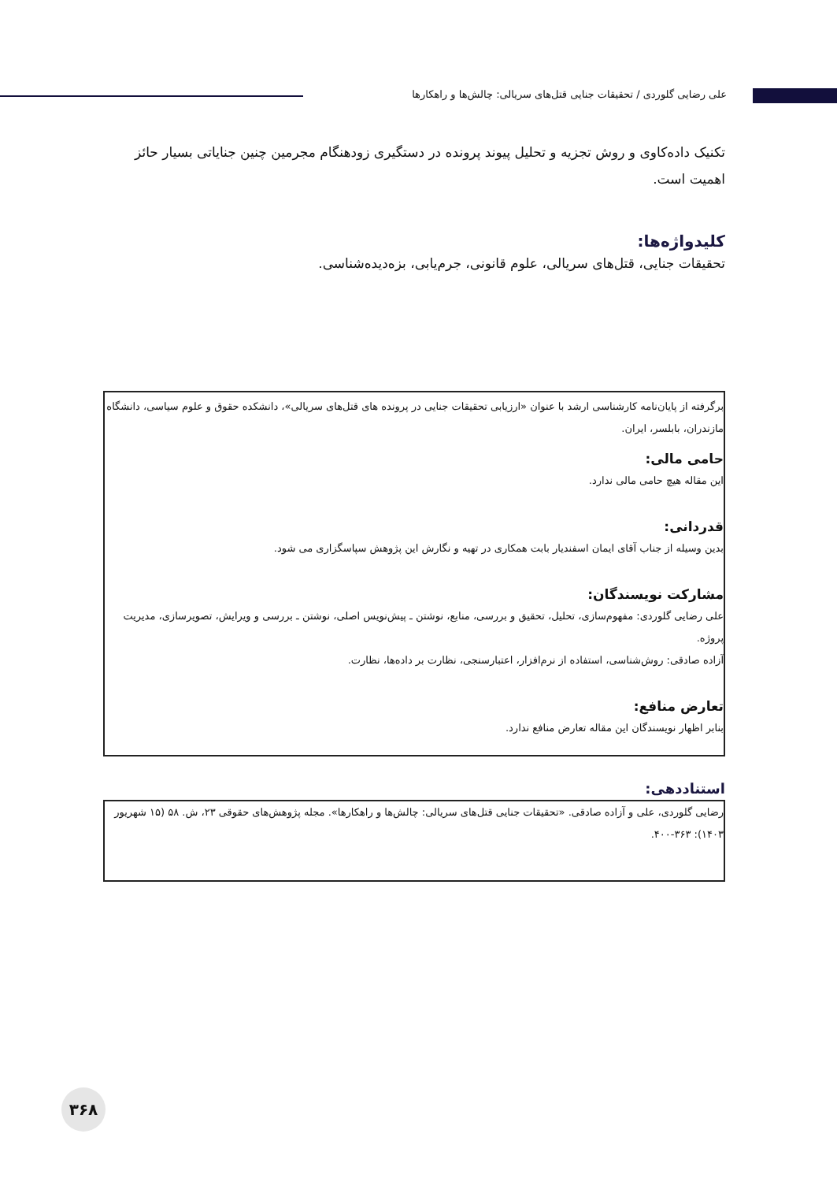علی رضایی گلوردی / تحقیقات جنایی قتل‌های سریالی: چالش‌ها و راهکارها
تکنیک داده‌کاوی و روش تجزیه و تحلیل پیوند پرونده در دستگیری زودهنگام مجرمین چنین جنایاتی بسیار حائز اهمیت است.
کلیدواژه‌ها:
تحقیقات جنایی، قتل‌های سریالی، علوم قانونی، جرم‌یابی، بزه‌دیده‌شناسی.
برگرفته از پایان‌نامه کارشناسی ارشد با عنوان «ارزیابی تحقیقات جنایی در پرونده های قتل‌های سریالی»، دانشکده حقوق و علوم سیاسی، دانشگاه مازندران، بابلسر، ایران.
حامی مالی:
این مقاله هیچ حامی مالی ندارد.
قدردانی:
بدین وسیله از جناب آقای ایمان اسفندیار بابت همکاری در تهیه و نگارش این پژوهش سپاسگزاری می شود.
مشارکت نویسندگان:
علی رضایی گلوردی: مفهوم‌سازی، تحلیل، تحقیق و بررسی، منابع، نوشتن ـ پیش‌نویس اصلی، نوشتن ـ بررسی و ویرایش، تصویرسازی، مدیریت پروژه.
آزاده صادقی: روش‌شناسی، استفاده از نرم‌افزار، اعتبارسنجی، نظارت بر داده‌ها، نظارت.
تعارض منافع:
بنابر اظهار نویسندگان این مقاله تعارض منافع ندارد.
استناددهی:
رضایی گلوردی، علی و آزاده صادقی. «تحقیقات جنایی قتل‌های سریالی: چالش‌ها و راهکارها». مجله پژوهش‌های حقوقی ۲۳، ش. ۵۸ (۱۵ شهریور ۱۴۰۳): ۳۶۳-۴۰۰.
۳۶۸